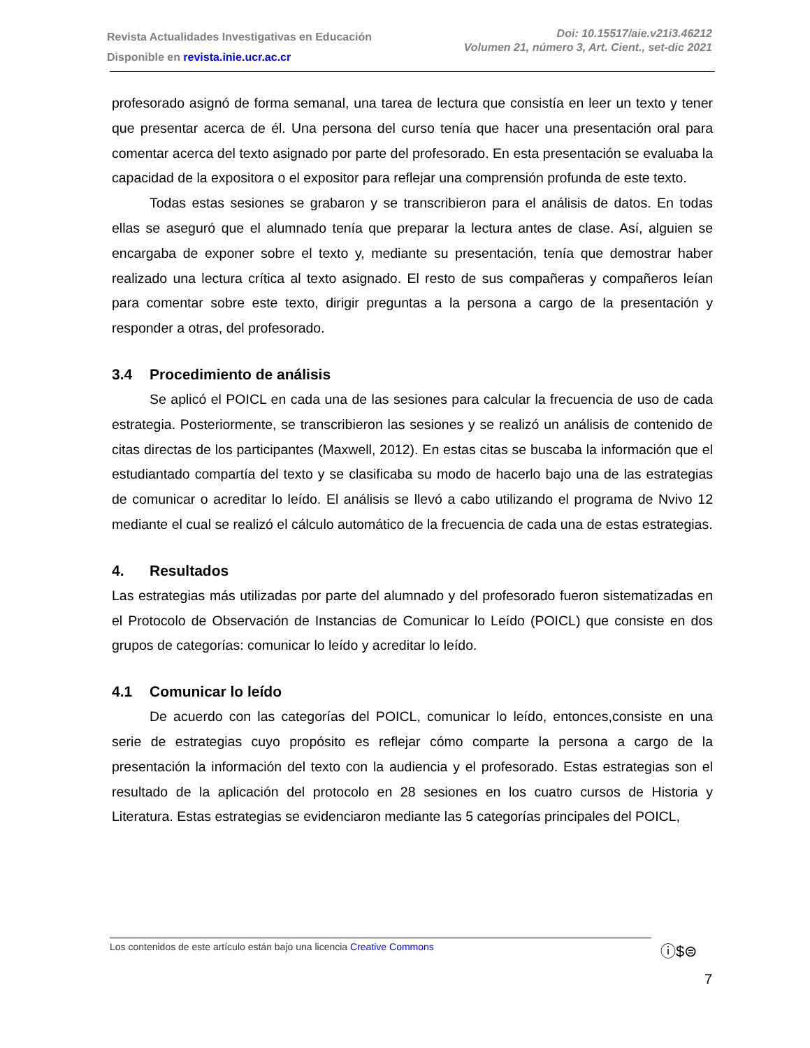Revista Actualidades Investigativas en Educación
Disponible en revista.inie.ucr.ac.cr
Doi: 10.15517/aie.v21i3.46212
Volumen 21, número 3, Art. Cient., set-dic 2021
profesorado asignó de forma semanal, una tarea de lectura que consistía en leer un texto y tener que presentar acerca de él. Una persona del curso tenía que hacer una presentación oral para comentar acerca del texto asignado por parte del profesorado. En esta presentación se evaluaba la capacidad de la expositora o el expositor para reflejar una comprensión profunda de este texto.
Todas estas sesiones se grabaron y se transcribieron para el análisis de datos. En todas ellas se aseguró que el alumnado tenía que preparar la lectura antes de clase. Así, alguien se encargaba de exponer sobre el texto y, mediante su presentación, tenía que demostrar haber realizado una lectura crítica al texto asignado. El resto de sus compañeras y compañeros leían para comentar sobre este texto, dirigir preguntas a la persona a cargo de la presentación y responder a otras, del profesorado.
3.4 Procedimiento de análisis
Se aplicó el POICL en cada una de las sesiones para calcular la frecuencia de uso de cada estrategia. Posteriormente, se transcribieron las sesiones y se realizó un análisis de contenido de citas directas de los participantes (Maxwell, 2012). En estas citas se buscaba la información que el estudiantado compartía del texto y se clasificaba su modo de hacerlo bajo una de las estrategias de comunicar o acreditar lo leído. El análisis se llevó a cabo utilizando el programa de Nvivo 12 mediante el cual se realizó el cálculo automático de la frecuencia de cada una de estas estrategias.
4. Resultados
Las estrategias más utilizadas por parte del alumnado y del profesorado fueron sistematizadas en el Protocolo de Observación de Instancias de Comunicar lo Leído (POICL) que consiste en dos grupos de categorías: comunicar lo leído y acreditar lo leído.
4.1 Comunicar lo leído
De acuerdo con las categorías del POICL, comunicar lo leído, entonces,consiste en una serie de estrategias cuyo propósito es reflejar cómo comparte la persona a cargo de la presentación la información del texto con la audiencia y el profesorado. Estas estrategias son el resultado de la aplicación del protocolo en 28 sesiones en los cuatro cursos de Historia y Literatura. Estas estrategias se evidenciaron mediante las 5 categorías principales del POICL,
Los contenidos de este artículo están bajo una licencia Creative Commons ⓘ$⊜
7